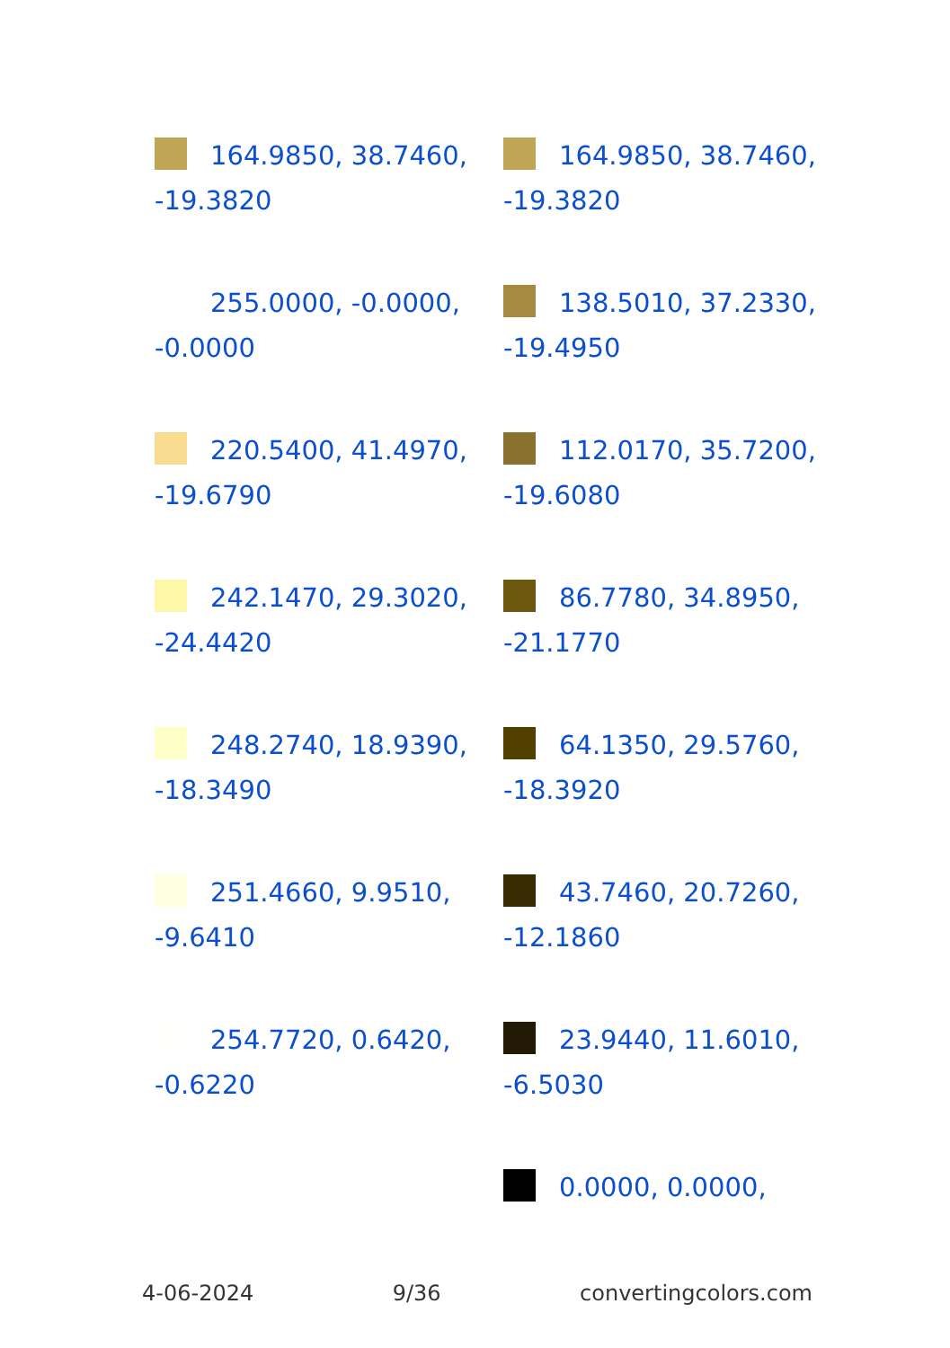164.9850, 38.7460,
-19.3820
164.9850, 38.7460,
-19.3820
255.0000, -0.0000,
-0.0000
138.5010, 37.2330,
-19.4950
220.5400, 41.4970,
-19.6790
112.0170, 35.7200,
-19.6080
242.1470, 29.3020,
-24.4420
86.7780, 34.8950,
-21.1770
248.2740, 18.9390,
-18.3490
64.1350, 29.5760,
-18.3920
251.4660, 9.9510,
-9.6410
43.7460, 20.7260,
-12.1860
254.7720, 0.6420,
-0.6220
23.9440, 11.6010,
-6.5030
0.0000, 0.0000,
4-06-2024 9/36 convertingcolors.com